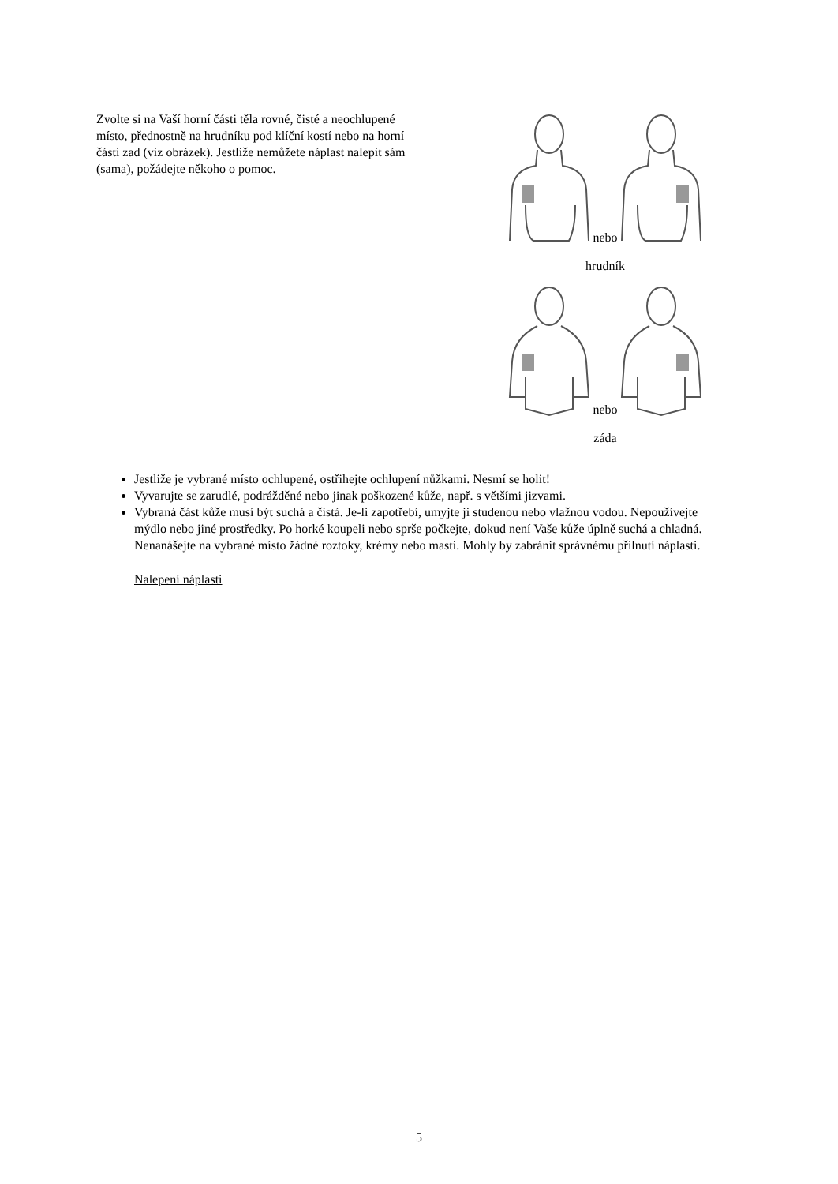Zvolte si na Vaší horní části těla rovné, čisté a neochlupené místo, přednostně na hrudníku pod klíční kostí nebo na horní části zad (viz obrázek). Jestliže nemůžete náplast nalepit sám (sama), požádejte někoho o pomoc.
nebo
hrudník
nebo
záda
Jestliže je vybrané místo ochlupené, ostřihejte ochlupení nůžkami. Nesmí se holit!
Vyvarujte se zarudlé, podrážděné nebo jinak poškozené kůže, např. s většími jizvami.
Vybraná část kůže musí být suchá a čistá. Je-li zapotřebí, umyjte ji studenou nebo vlažnou vodou. Nepoužívejte mýdlo nebo jiné prostředky. Po horké koupeli nebo sprše počkejte, dokud není Vaše kůže úplně suchá a chladná. Nenanášejte na vybrané místo žádné roztoky, krémy nebo masti. Mohly by zabránit správnému přilnutí náplasti.
Nalepení náplasti
5